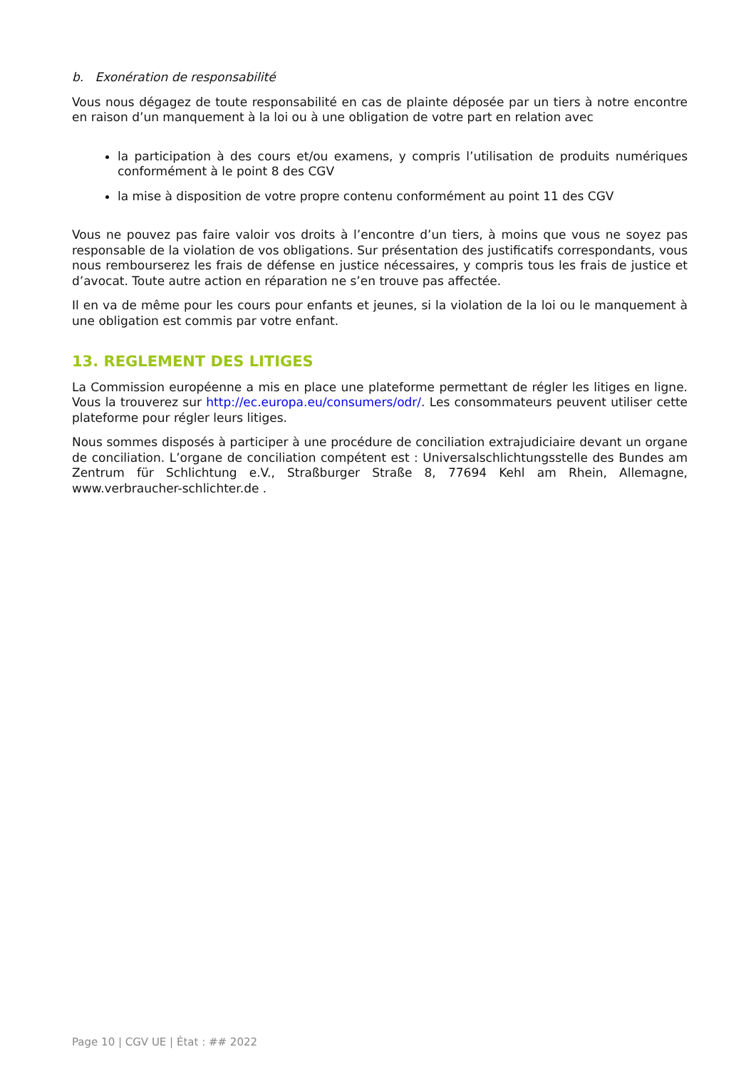b. Exonération de responsabilité
Vous nous dégagez de toute responsabilité en cas de plainte déposée par un tiers à notre encontre en raison d’un manquement à la loi ou à une obligation de votre part en relation avec
la participation à des cours et/ou examens, y compris l’utilisation de produits numériques conformément à le point 8 des CGV
la mise à disposition de votre propre contenu conformément au point 11 des CGV
Vous ne pouvez pas faire valoir vos droits à l’encontre d’un tiers, à moins que vous ne soyez pas responsable de la violation de vos obligations. Sur présentation des justificatifs correspondants, vous nous rembourserez les frais de défense en justice nécessaires, y compris tous les frais de justice et d’avocat. Toute autre action en réparation ne s’en trouve pas affectée.
Il en va de même pour les cours pour enfants et jeunes, si la violation de la loi ou le manquement à une obligation est commis par votre enfant.
13. REGLEMENT DES LITIGES
La Commission européenne a mis en place une plateforme permettant de régler les litiges en ligne. Vous la trouverez sur http://ec.europa.eu/consumers/odr/. Les consommateurs peuvent utiliser cette plateforme pour régler leurs litiges.
Nous sommes disposés à participer à une procédure de conciliation extrajudiciaire devant un organe de conciliation. L’organe de conciliation compétent est : Universalschlichtungsstelle des Bundes am Zentrum für Schlichtung e.V., Straßburger Straße 8, 77694 Kehl am Rhein, Allemagne, www.verbraucher-schlichter.de .
Page 10 | CGV UE | État : ## 2022